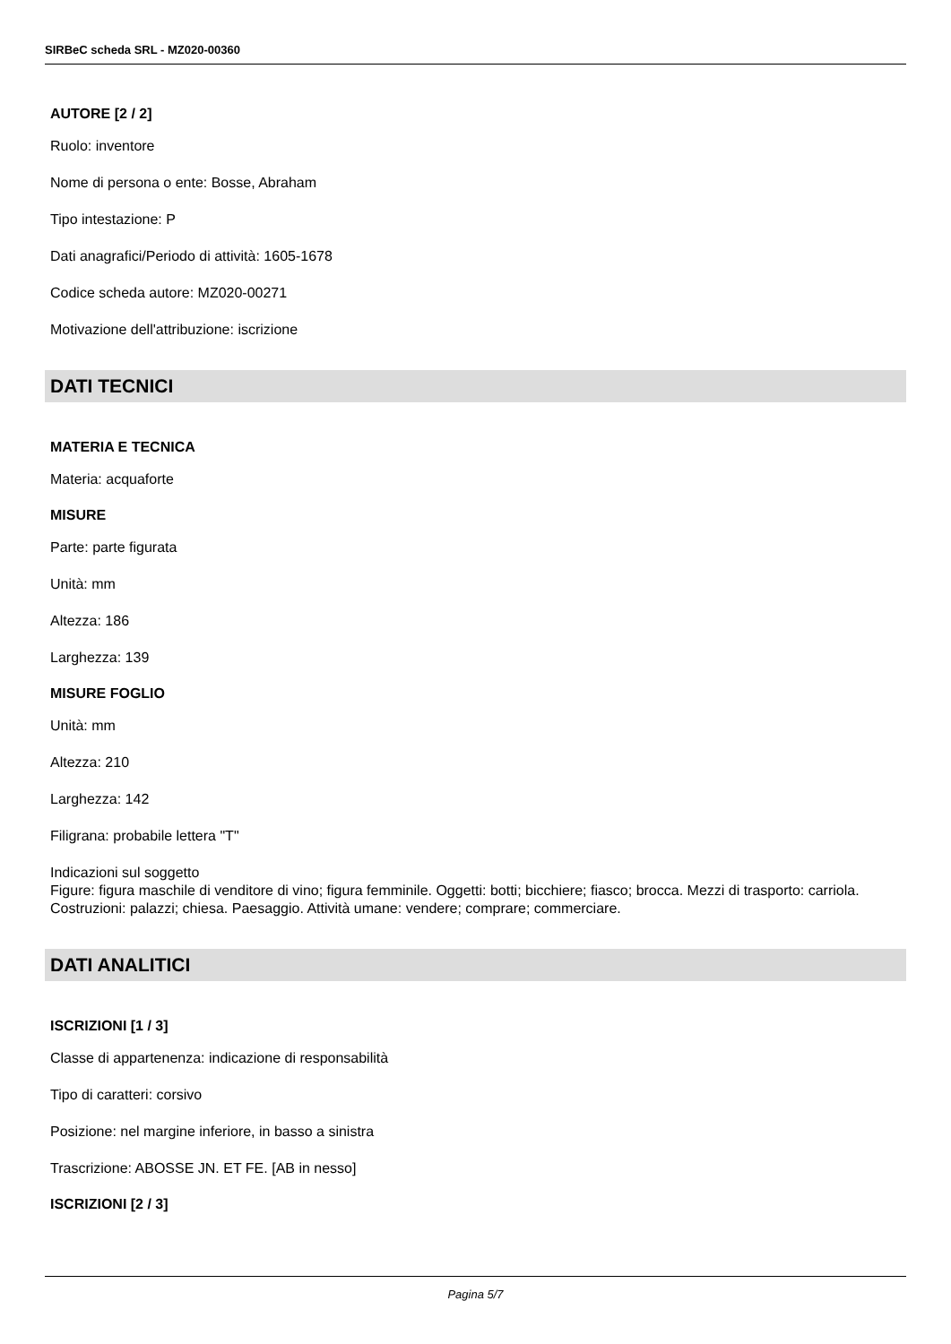SIRBeC scheda SRL - MZ020-00360
AUTORE [2 / 2]
Ruolo: inventore
Nome di persona o ente: Bosse, Abraham
Tipo intestazione: P
Dati anagrafici/Periodo di attività: 1605-1678
Codice scheda autore: MZ020-00271
Motivazione dell'attribuzione: iscrizione
DATI TECNICI
MATERIA E TECNICA
Materia: acquaforte
MISURE
Parte: parte figurata
Unità: mm
Altezza: 186
Larghezza: 139
MISURE FOGLIO
Unità: mm
Altezza: 210
Larghezza: 142
Filigrana: probabile lettera "T"
Indicazioni sul soggetto
Figure: figura maschile di venditore di vino; figura femminile. Oggetti: botti; bicchiere; fiasco; brocca. Mezzi di trasporto: carriola. Costruzioni: palazzi; chiesa. Paesaggio. Attività umane: vendere; comprare; commerciare.
DATI ANALITICI
ISCRIZIONI [1 / 3]
Classe di appartenenza: indicazione di responsabilità
Tipo di caratteri: corsivo
Posizione: nel margine inferiore, in basso a sinistra
Trascrizione: ABOSSE JN. ET FE. [AB in nesso]
ISCRIZIONI [2 / 3]
Pagina 5/7